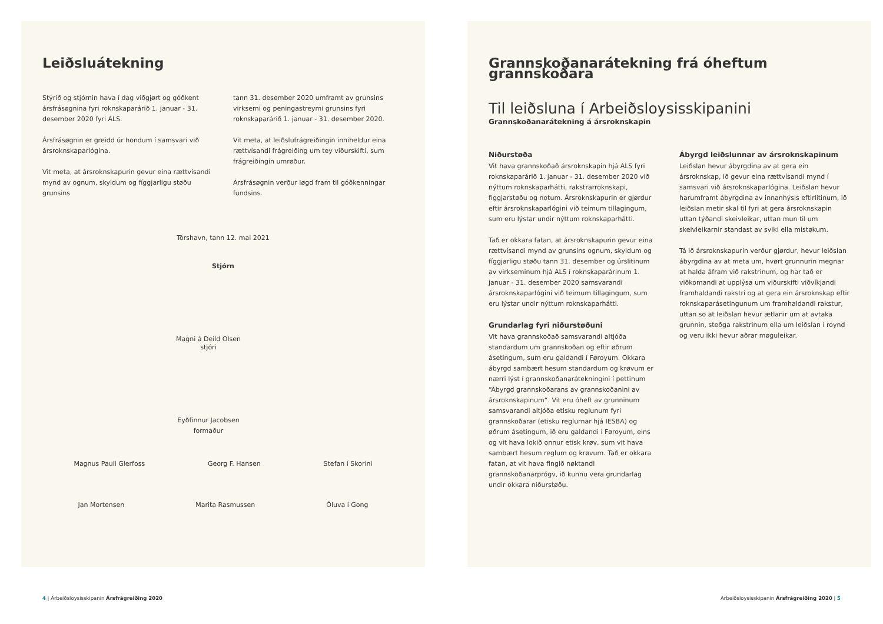Leiðsluátekning
Stýrið og stjórnin hava í dag viðgjørt og góðkent ársfrásøgnina fyri roknskaparárið 1. januar - 31. desember 2020 fyri ALS.
Ársfrásøgnin er greidd úr hondum í samsvari við ársroknskaparlógina.
Vit meta, at ársroknskapurin gevur eina rættvísandi mynd av ognum, skyldum og fíggjarligu støðu grunsins
tann 31. desember 2020 umframt av grunsins virksemi og peningastreymi grunsins fyri roknskaparárið 1. januar - 31. desember 2020.
Vit meta, at leiðslufrágreiðingin inniheldur eina rættvísandi frágreiðing um tey viðurskifti, sum frágreiðingin umrøður.
Ársfrásøgnin verður løgd fram til góðkenningar fundsins.
Tórshavn, tann 12. mai 2021
Stjórn
Magni á Deild Olsen
stjóri
Eyðfinnur Jacobsen
formaður
Magnus Pauli Glerfoss Georg F. Hansen Stefan í Skorini
Jan Mortensen Marita Rasmussen Óluva í Gong
Grannskoðanarátekning frá óheftum grannskoðara
Til leiðsluna í Arbeiðsloysisskipanini
Grannskoðanarátekning á ársroknskapin
Niðurstøða
Vit hava grannskoðað ársroknskapin hjá ALS fyri roknskaparárið 1. januar - 31. desember 2020 við nýttum roknskaparhátti, rakstrarroknskapi, fíggjarstøðu og notum. Ársroknskapurin er gjørdur eftir ársroknskaparlógini við teimum tillagingum, sum eru lýstar undir nýttum roknskaparhátti.
Tað er okkara fatan, at ársroknskapurin gevur eina rættvísandi mynd av grunsins ognum, skyldum og fíggjarligu støðu tann 31. desember og úrslitinum av virkseminum hjá ALS í roknskaparárinum 1. januar - 31. desember 2020 samsvarandi ársroknskaparlógini við teimum tillagingum, sum eru lýstar undir nýttum roknskaparhátti.
Grundarlag fyri niðurstøðuni
Vit hava grannskoðað samsvarandi altjóða standardum um grannskoðan og eftir øðrum ásetingum, sum eru galdandi í Føroyum. Okkara ábyrgd sambært hesum standardum og krøvum er nærri lýst í grannskoðanarátekningini í pettinum “Ábyrgd grannskoðarans av grannskoðanini av ársroknskapinum“. Vit eru óheft av grunninum samsvarandi altjóða etisku reglunum fyri grannskoðarar (etisku reglurnar hjá IESBA) og øðrum ásetingum, ið eru galdandi í Føroyum, eins og vit hava lokið onnur etisk krøv, sum vit hava sambært hesum reglum og krøvum. Tað er okkara fatan, at vit hava fingið nøktandi grannskoðanarprógv, ið kunnu vera grundarlag undir okkara niðurstøðu.
Ábyrgd leiðslunnar av ársroknskapinum
Leiðslan hevur ábyrgdina av at gera ein ársroknskap, ið gevur eina rættvísandi mynd í samsvari við ársroknskaparlógina. Leiðslan hevur harumframt ábyrgdina av innanhýsis eftirlitinum, ið leiðslan metir skal til fyri at gera ársroknskapin uttan týðandi skeivleikar, uttan mun til um skeivleikarnir standast av sviki ella mistøkum.
Tá ið ársroknskapurin verður gjørdur, hevur leiðslan ábyrgdina av at meta um, hvørt grunnurin megnar at halda áfram við rakstrinum, og har tað er viðkomandi at upplýsa um viðurskifti viðvíkjandi framhaldandi rakstri og at gera ein ársroknskap eftir roknskaparásetingunum um framhaldandi rakstur, uttan so at leiðslan hevur ætlanir um at avtaka grunnin, steðga rakstrinum ella um leiðslan í roynd og veru ikki hevur aðrar møguleikar.
4 | Arbeiðsloysisskipanin Ársfrágreiðing 2020
Arbeiðsloysisskipanin Ársfrágreiðing 2020 | 5